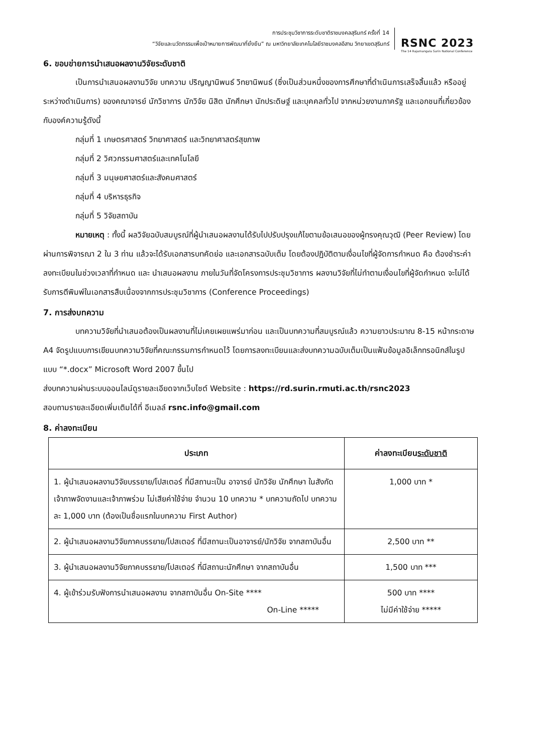การประชุมวิชาการระดับชาติราชมงคลสุรินทร์ ครั้งที่ 14
“วิจัยและนวัตกรรมเพื่อเป้าหมายการพัฒนาที่ยั่งยืน” ณ มหาวิทยาลัยเทคโนโลยีราชมงคลอีสาน วิทยาเขตสุรินทร์
RSNC 2023
The 14 Rajamangala Surin National Conference
6. ขอบข่ายการนำเสนอผลงานวิจัยระดับชาติ
เป็นการนำเสนอผลงานวิจัย บทความ ปริญญานิพนธ์ วิทยานิพนธ์ (ซึ่งเป็นส่วนหนึ่งของการศึกษาที่ดำเนินการเสร็จสิ้นแล้ว หรืออยู่ระหว่างดำเนินการ) ของคณาจารย์ นักวิชาการ นักวิจัย นิสิต นักศึกษา นักประดิษฐ์ และบุคคลทั่วไป จากหน่วยงานภาครัฐ และเอกชนที่เกี่ยวข้องกับองค์ความรู้ดังนี้
กลุ่มที่ 1 เกษตรศาสตร์ วิทยาศาสตร์ และวิทยาศาสตร์สุขภาพ
กลุ่มที่ 2 วิศวกรรมศาสตร์และเทคโนโลยี
กลุ่มที่ 3 มนุษยศาสตร์และสังคมศาสตร์
กลุ่มที่ 4 บริหารธุรกิจ
กลุ่มที่ 5 วิจัยสถาบัน
หมายเหตุ : ทั้งนี้ ผลวิจัยฉบับสมบูรณ์ที่ผู้นำเสนอผลงานได้รับไปปรับปรุงแก้ไขตามข้อเสนอของผู้ทรงคุณวุฒิ (Peer Review) โดยผ่านการพิจารณา 2 ใน 3 ท่าน แล้วจะได้รับเอกสารบทคัดย่อ และเอกสารฉบับเต็ม โดยต้องปฏิบัติตามเงื่อนไขที่ผู้จัดการกำหนด คือ ต้องชำระค่าลงทะเบียนในช่วงเวลาที่กำหนด และ นำเสนอผลงาน ภายในวันที่จัดโครงการประชุมวิชาการ ผลงานวิจัยที่ไม่ทำตามเงื่อนไขที่ผู้จัดกำหนด จะไม่ได้รับการตีพิมพ์ในเอกสารสืบเนื่องจากการประชุมวิชาการ (Conference Proceedings)
7. การส่งบทความ
บทความวิจัยที่นำเสนอต้องเป็นผลงานที่ไม่เคยเผยแพร่มาก่อน และเป็นบทความที่สมบูรณ์แล้ว ความยาวประมาณ 8-15 หน้ากระดาษ A4 จัดรูปแบบการเขียนบทความวิจัยที่คณะกรรมการกำหนดไว้ โดยการลงทะเบียนและส่งบทความฉบับเต็มเป็นแฟ้มข้อมูลอิเล็กทรอนิกส์ในรูปแบบ “*.docx” Microsoft Word 2007 ขึ้นไป
ส่งบทความผ่านระบบออนไลน์ดูรายละเอียดจากเว็บไซต์ Website : https://rd.surin.rmuti.ac.th/rsnc2023
สอบถามรายละเอียดเพิ่มเติมได้ที่ อีเมลล์ rsnc.info@gmail.com
8. ค่าลงทะเบียน
| ประเภท | ค่าลงทะเบียน ระดับชาติ |
| --- | --- |
| 1. ผู้นำเสนอผลงานวิจัยบรรยาย/โปสเตอร์ ที่มีสถานะเป็น อาจารย์ นักวิจัย นักศึกษา ในสังกัดเจ้าภาพจัดงานและเจ้าภาพร่วม ไม่เสียค่าใช้จ่าย จำนวน 10 บทความ * บทความถัดไป บทความละ 1,000 บาท (ต้องเป็นชื่อแรกในบทความ First Author) | 1,000 บาท * |
| 2. ผู้นำเสนอผลงานวิจัยภาคบรรยาย/โปสเตอร์ ที่มีสถานะเป็นอาจารย์/นักวิจัย จากสถาบันอื่น | 2,500 บาท ** |
| 3. ผู้นำเสนอผลงานวิจัยภาคบรรยาย/โปสเตอร์ ที่มีสถานะนักศึกษา จากสถาบันอื่น | 1,500 บาท *** |
| 4. ผู้เข้าร่วมรับฟังการนำเสนอผลงาน จากสถาบันอื่น On-Site **** On-Line ***** | 500 บาท **** ไม่มีค่าใช้จ่าย ***** |